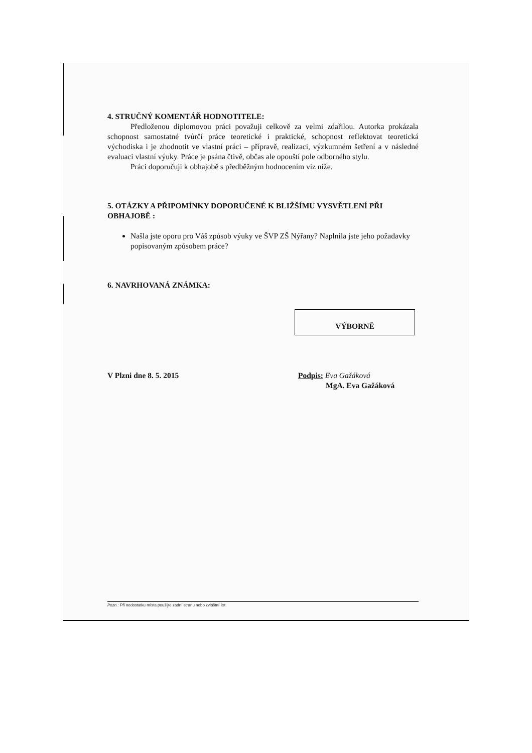4. STRUČNÝ KOMENTÁŘ HODNOTITELE:
Předloženou diplomovou práci považuji celkově za velmi zdařilou. Autorka prokázala schopnost samostatné tvůrčí práce teoretické i praktické, schopnost reflektovat teoretická východiska i je zhodnotit ve vlastní práci – přípravě, realizaci, výzkumném šetření a v následné evaluaci vlastní výuky. Práce je psána čtivě, občas ale opouští pole odborného stylu.
Práci doporučuji k obhajobě s předběžným hodnocením viz níže.
5. OTÁZKY A PŘIPOMÍNKY DOPORUČENÉ K BLIŽŠÍMU VYSVĚTLENÍ PŘI OBHAJOBĚ :
Našla jste oporu pro Váš způsob výuky ve ŠVP ZŠ Nýřany? Naplnila jste jeho požadavky popisovaným způsobem práce?
6. NAVRHOVANÁ ZNÁMKA:
VÝBORNĚ
V Plzni dne 8. 5. 2015 Podpis: Eva Gažáková
MgA. Eva Gažáková
Pozn.: Při nedostatku místa použijte zadní stranu nebo zvláštní list.